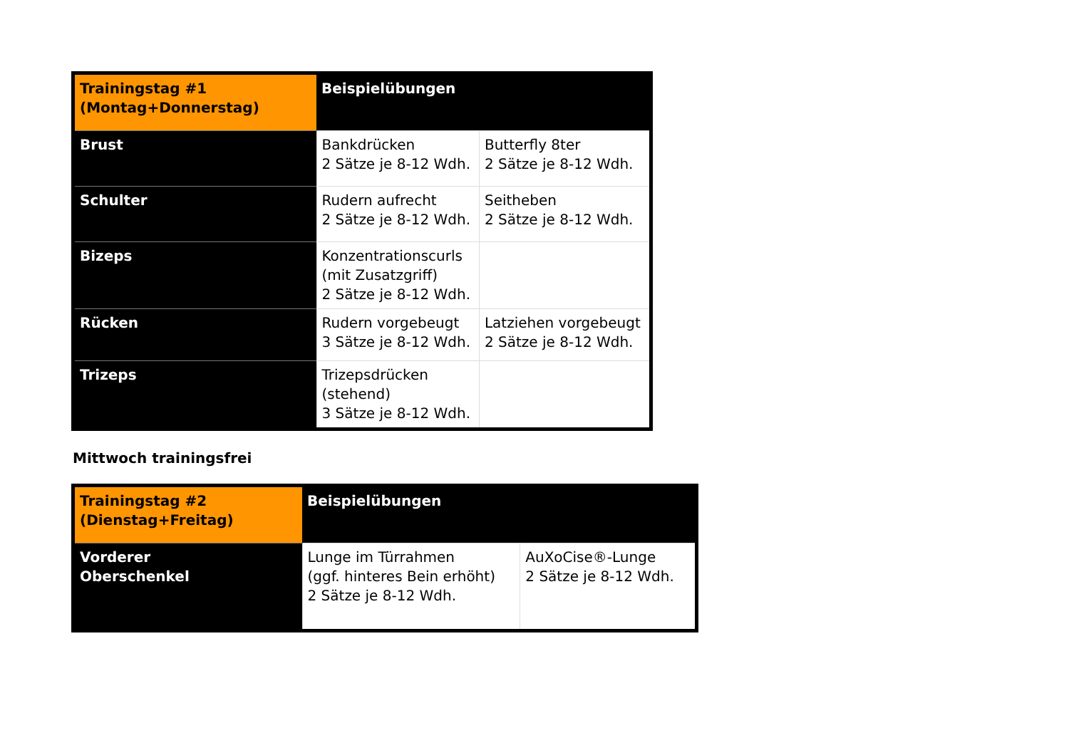| Trainingstag #1 (Montag+Donnerstag) | Beispielübungen | |
| --- | --- | --- |
| Brust | Bankdrücken 2 Sätze je 8-12 Wdh. | Butterfly 8ter 2 Sätze je 8-12 Wdh. |
| Schulter | Rudern aufrecht 2 Sätze je 8-12 Wdh. | Seitheben 2 Sätze je 8-12 Wdh. |
| Bizeps | Konzentrationscurls (mit Zusatzgriff) 2 Sätze je 8-12 Wdh. | |
| Rücken | Rudern vorgebeugt 3 Sätze je 8-12 Wdh. | Latziehen vorgebeugt 2 Sätze je 8-12 Wdh. |
| Trizeps | Trizepsdrücken (stehend) 3 Sätze je 8-12 Wdh. | |
Mittwoch trainingsfrei
| Trainingstag #2 (Dienstag+Freitag) | Beispielübungen | |
| --- | --- | --- |
| Vorderer Oberschenkel | Lunge im Türrahmen (ggf. hinteres Bein erhöht) 2 Sätze je 8-12 Wdh. | AuXoCise®-Lunge 2 Sätze je 8-12 Wdh. |